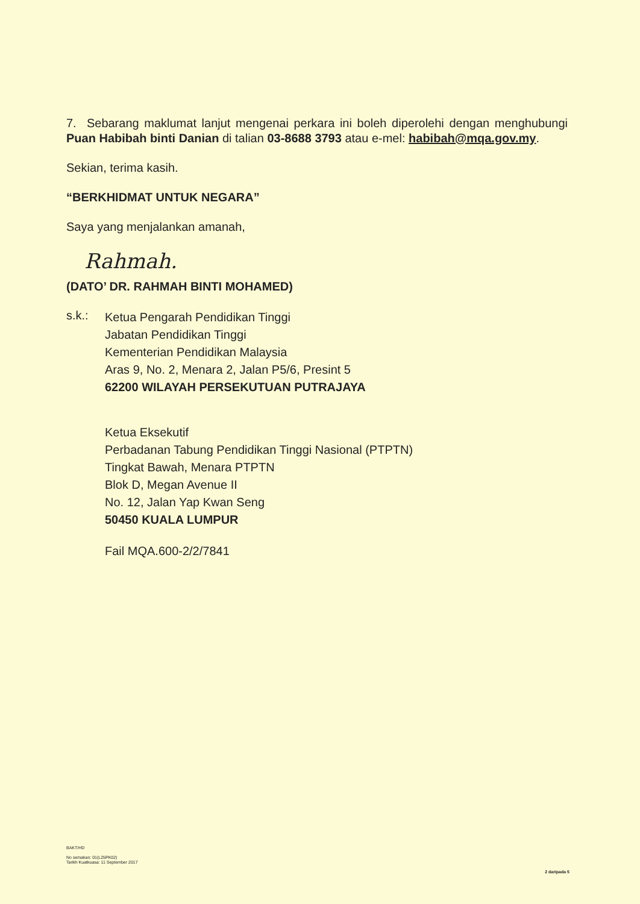7. Sebarang maklumat lanjut mengenai perkara ini boleh diperolehi dengan menghubungi Puan Habibah binti Danian di talian 03-8688 3793 atau e-mel: habibah@mqa.gov.my.
Sekian, terima kasih.
“BERKHIDMAT UNTUK NEGARA”
Saya yang menjalankan amanah,
Rahmah.
(DATO’ DR. RAHMAH BINTI MOHAMED)
s.k.:
Ketua Pengarah Pendidikan Tinggi
Jabatan Pendidikan Tinggi
Kementerian Pendidikan Malaysia
Aras 9, No. 2, Menara 2, Jalan P5/6, Presint 5
62200 WILAYAH PERSEKUTUAN PUTRAJAYA
Ketua Eksekutif
Perbadanan Tabung Pendidikan Tinggi Nasional (PTPTN)
Tingkat Bawah, Menara PTPTN
Blok D, Megan Avenue II
No. 12, Jalan Yap Kwan Seng
50450 KUALA LUMPUR
Fail MQA.600-2/2/7841
BAKT/HD
No semakan: 01(L25PK02)
Tarikh Kuatkuasa: 11 September 2017
2 daripada 5